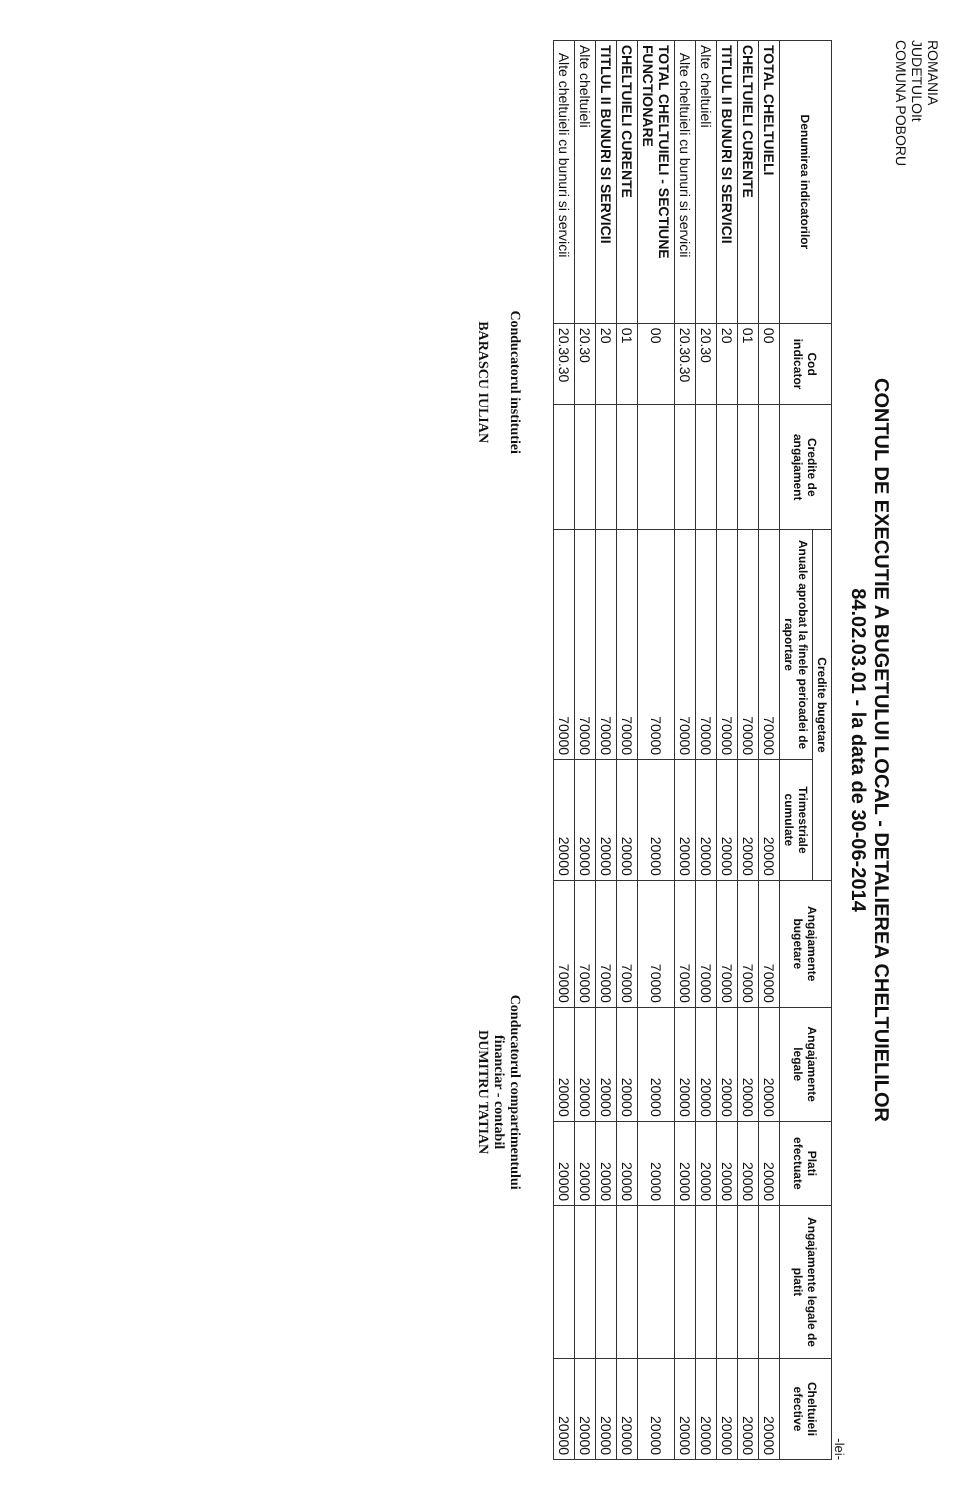ROMANIA
JUDETULOIt
COMUNA POBORU
CONTUL DE EXECUTIE A BUGETULUI LOCAL - DETALIEREA CHELTUIELILOR
84.02.03.01 - la data de 30-06-2014
-lei-
| Denumirea indicatorilor | Cod indicator | Credite de angajament | Credite bugetare | | Angajamente bugetare | Angajamente legale | Plati efectuate | Angajamente legale de platit | Cheltuieli efective |
| --- | --- | --- | --- | --- | --- | --- | --- | --- | --- |
| | | | Anuale aprobat la finele perioadei de raportare | Trimestriale cumulate | | | | | |
| TOTAL CHELTUIELI | 00 | | 70000 | 20000 | 70000 | 20000 | 20000 | | 20000 |
| CHELTUIELI CURENTE | 01 | | 70000 | 20000 | 70000 | 20000 | 20000 | | 20000 |
| TITLUL II BUNURI SI SERVICII | 20 | | 70000 | 20000 | 70000 | 20000 | 20000 | | 20000 |
| Alte cheltuieli | 20.30 | | 70000 | 20000 | 70000 | 20000 | 20000 | | 20000 |
| Alte cheltuieli cu bunuri si servicii | 20.30.30 | | 70000 | 20000 | 70000 | 20000 | 20000 | | 20000 |
| TOTAL CHELTUIELI - SECTIUNE FUNCTIONARE | 00 | | 70000 | 20000 | 70000 | 20000 | 20000 | | 20000 |
| CHELTUIELI CURENTE | 01 | | 70000 | 20000 | 70000 | 20000 | 20000 | | 20000 |
| TITLUL II BUNURI SI SERVICII | 20 | | 70000 | 20000 | 70000 | 20000 | 20000 | | 20000 |
| Alte cheltuieli | 20.30 | | 70000 | 20000 | 70000 | 20000 | 20000 | | 20000 |
| Alte cheltuieli cu bunuri si servicii | 20.30.30 | | 70000 | 20000 | 70000 | 20000 | 20000 | | 20000 |
Conducatorul institutiei
BARASCU IULIAN
Conducatorul compartimentului
financiar - contabil
DUMITRU TATIAN